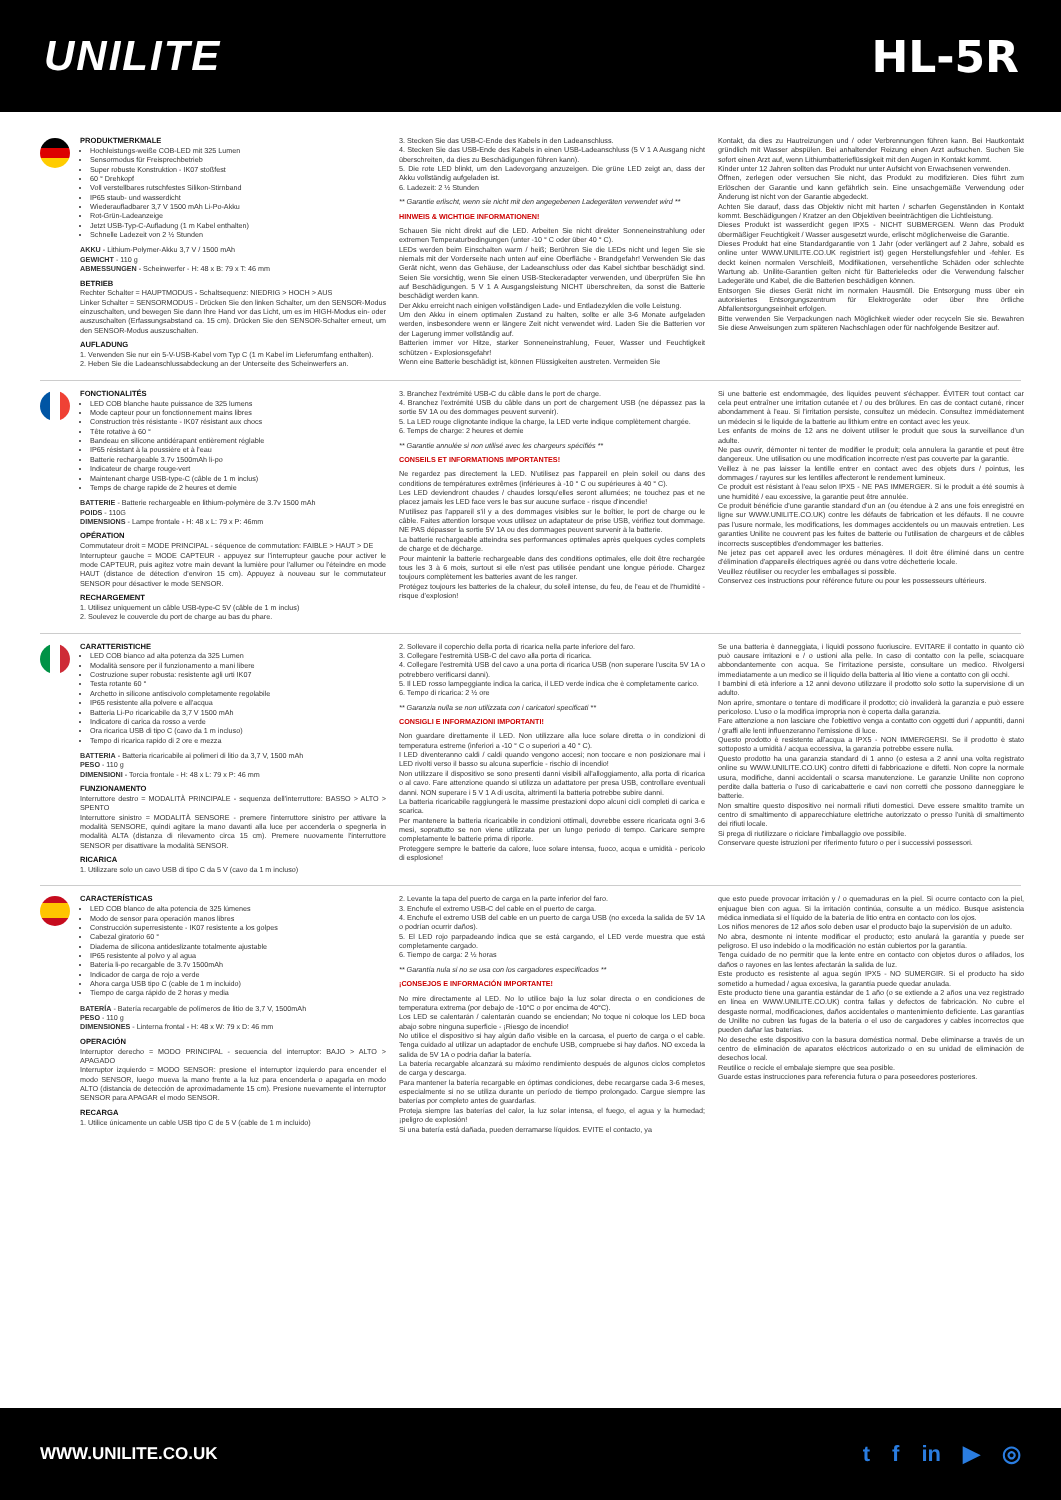UNILITE HL-5R
PRODUKTMERKMALE
Hochleistungs-weiße COB-LED mit 325 Lumen
Sensormodus für Freisprechbetrieb
Super robuste Konstruktion - IK07 stoßfest
60 ° Drehkopf
Voll verstellbares rutschfestes Silikon-Stirnband
IP65 staub- und wasserdicht
Wiederaufladbarer 3,7 V 1500 mAh Li-Po-Akku
Rot-Grün-Ladeanzeige
Jetzt USB-Typ-C-Aufladung (1 m Kabel enthalten)
Schnelle Ladezeit von 2 ½ Stunden
AKKU - Lithium-Polymer-Akku 3,7 V / 1500 mAh
GEWICHT - 110 g
ABMESSUNGEN - Scheinwerfer - H: 48 x B: 79 x T: 46 mm
BETRIEB
Rechter Schalter = HAUPTMODUS - Schaltsequenz: NIEDRIG > HOCH > AUS
Linker Schalter = SENSORMODUS - Drücken Sie den linken Schalter, um den SENSOR-Modus einzuschalten, und bewegen Sie dann Ihre Hand vor das Licht, um es im HIGH-Modus ein- oder auszuschalten (Erfassungsabstand ca. 15 cm). Drücken Sie den SENSOR-Schalter erneut, um den SENSOR-Modus auszuschalten.
AUFLADUNG
1. Verwenden Sie nur ein 5-V-USB-Kabel vom Typ C (1 m Kabel im Lieferumfang enthalten).
2. Heben Sie die Ladeanschlussabdeckung an der Unterseite des Scheinwerfers an.
3. Stecken Sie das USB-C-Ende des Kabels in den Ladeanschluss.
4. Stecken Sie das USB-Ende des Kabels in einen USB-Ladeanschluss (5 V 1 A Ausgang nicht überschreiten, da dies zu Beschädigungen führen kann).
5. Die rote LED blinkt, um den Ladevorgang anzuzeigen. Die grüne LED zeigt an, dass der Akku vollständig aufgeladen ist.
6. Ladezeit: 2 ½ Stunden
** Garantie erlischt, wenn sie nicht mit den angegebenen Ladegeräten verwendet wird **
HINWEIS & WICHTIGE INFORMATIONEN!
Schauen Sie nicht direkt auf die LED. Arbeiten Sie nicht direkter Sonneneinstrahlung oder extremen Temperaturbedingungen (unter -10 ° C oder über 40 ° C).
LEDs werden beim Einschalten warm / heiß; Berühren Sie die LEDs nicht und legen Sie sie niemals mit der Vorderseite nach unten auf eine Oberfläche - Brandgefahr! Verwenden Sie das Gerät nicht, wenn das Gehäuse, der Ladeanschluss oder das Kabel sichtbar beschädigt sind. Seien Sie vorsichtig, wenn Sie einen USB-Steckeradapter verwenden, und überprüfen Sie ihn auf Beschädigungen. 5 V 1 A Ausgangsleistung NICHT überschreiten, da sonst die Batterie beschädigt werden kann.
Der Akku erreicht nach einigen vollständigen Lade- und Entladezyklen die volle Leistung.
Um den Akku in einem optimalen Zustand zu halten, sollte er alle 3-6 Monate aufgeladen werden, insbesondere wenn er längere Zeit nicht verwendet wird. Laden Sie die Batterien vor der Lagerung immer vollständig auf.
Batterien immer vor Hitze, starker Sonneneinstrahlung, Feuer, Wasser und Feuchtigkeit schützen - Explosionsgefahr!
Wenn eine Batterie beschädigt ist, können Flüssigkeiten austreten. Vermeiden Sie
Kontakt, da dies zu Hautreizungen und / oder Verbrennungen führen kann. Bei Hautkontakt gründlich mit Wasser abspülen. Bei anhaltender Reizung einen Arzt aufsuchen. Suchen Sie sofort einen Arzt auf, wenn Lithiumbatterieflüssigkeit mit den Augen in Kontakt kommt.
Kinder unter 12 Jahren sollten das Produkt nur unter Aufsicht von Erwachsenen verwenden.
Öffnen, zerlegen oder versuchen Sie nicht, das Produkt zu modifizieren. Dies führt zum Erlöschen der Garantie und kann gefährlich sein. Eine unsachgemäße Verwendung oder Änderung ist nicht von der Garantie abgedeckt.
Achten Sie darauf, dass das Objektiv nicht mit harten / scharfen Gegenständen in Kontakt kommt. Beschädigungen / Kratzer an den Objektiven beeinträchtigen die Lichtleistung.
Dieses Produkt ist wasserdicht gegen IPX5 - NICHT SUBMERGEN. Wenn das Produkt übermäßiger Feuchtigkeit / Wasser ausgesetzt wurde, erlischt möglicherweise die Garantie.
Dieses Produkt hat eine Standardgarantie von 1 Jahr (oder verlängert auf 2 Jahre, sobald es online unter WWW.UNILITE.CO.UK registriert ist) gegen Herstellungsfehler und -fehler. Es deckt keinen normalen Verschleiß, Modifikationen, versehentliche Schäden oder schlechte Wartung ab. Unilite-Garantien gelten nicht für Batterielecks oder die Verwendung falscher Ladegeräte und Kabel, die die Batterien beschädigen können.
Entsorgen Sie dieses Gerät nicht im normalen Hausmüll. Die Entsorgung muss über ein autorisiertes Entsorgungszentrum für Elektrogeräte oder über Ihre örtliche Abfallentsorgungseinheit erfolgen.
Bitte verwenden Sie Verpackungen nach Möglichkeit wieder oder recyceln Sie sie. Bewahren Sie diese Anweisungen zum späteren Nachschlagen oder für nachfolgende Besitzer auf.
FONCTIONALITÉS
LED COB blanche haute puissance de 325 lumens
Mode capteur pour un fonctionnement mains libres
Construction très résistante - IK07 résistant aux chocs
Tête rotative à 60 °
Bandeau en silicone antidérapant entièrement réglable
IP65 résistant à la poussière et à l'eau
Batterie rechargeable 3.7v 1500mAh li-po
Indicateur de charge rouge-vert
Maintenant charge USB-type-C (câble de 1 m inclus)
Temps de charge rapide de 2 heures et demie
BATTERIE - Batterie rechargeable en lithium-polymère de 3.7v 1500 mAh
POIDS - 110G
DIMENSIONS - Lampe frontale - H: 48 x L: 79 x P: 46mm
OPÉRATION
Commutateur droit = MODE PRINCIPAL - séquence de commutation: FAIBLE > HAUT > DE
Interrupteur gauche = MODE CAPTEUR - appuyez sur l'interrupteur gauche pour activer le mode CAPTEUR, puis agitez votre main devant la lumière pour l'allumer ou l'éteindre en mode HAUT (distance de détection d'environ 15 cm). Appuyez à nouveau sur le commutateur SENSOR pour désactiver le mode SENSOR.
RECHARGEMENT
1. Utilisez uniquement un câble USB-type-C 5V (câble de 1 m inclus)
2. Soulevez le couvercle du port de charge au bas du phare.
3. Branchez l'extrémité USB-C du câble dans le port de charge.
4. Branchez l'extrémité USB du câble dans un port de chargement USB (ne dépassez pas la sortie 5V 1A ou des dommages peuvent survenir).
5. La LED rouge clignotante indique la charge, la LED verte indique complètement chargée.
6. Temps de charge: 2 heures et demie
** Garantie annulée si non utilisé avec les chargeurs spécifiés **
CONSEILS ET INFORMATIONS IMPORTANTES!
Ne regardez pas directement la LED. N'utilisez pas l'appareil en plein soleil ou dans des conditions de températures extrêmes (inférieures à -10 ° C ou supérieures à 40 ° C).
Les LED deviendront chaudes / chaudes lorsqu'elles seront allumées; ne touchez pas et ne placez jamais les LED face vers le bas sur aucune surface - risque d'incendie!
N'utilisez pas l'appareil s'il y a des dommages visibles sur le boîtier, le port de charge ou le câble. Faites attention lorsque vous utilisez un adaptateur de prise USB, vérifiez tout dommage. NE PAS dépasser la sortie 5V 1A ou des dommages peuvent survenir à la batterie.
La batterie rechargeable atteindra ses performances optimales après quelques cycles complets de charge et de décharge.
Pour maintenir la batterie rechargeable dans des conditions optimales, elle doit être rechargée tous les 3 à 6 mois, surtout si elle n'est pas utilisée pendant une longue période. Chargez toujours complètement les batteries avant de les ranger.
Protégez toujours les batteries de la chaleur, du soleil intense, du feu, de l'eau et de l'humidité - risque d'explosion!
Si une batterie est endommagée, des liquides peuvent s'échapper. ÉVITER tout contact car cela peut entraîner une irritation cutanée et / ou des brûlures. En cas de contact cutané, rincer abondamment à l'eau. Si l'irritation persiste, consultez un médecin. Consultez immédiatement un médecin si le liquide de la batterie au lithium entre en contact avec les yeux.
Les enfants de moins de 12 ans ne doivent utiliser le produit que sous la surveillance d'un adulte.
Ne pas ouvrir, démonter ni tenter de modifier le produit; cela annulera la garantie et peut être dangereux. Une utilisation ou une modification incorrecte n'est pas couverte par la garantie.
Veillez à ne pas laisser la lentille entrer en contact avec des objets durs / pointus, les dommages / rayures sur les lentilles affecteront le rendement lumineux.
Ce produit est résistant à l'eau selon IPX5 - NE PAS IMMERGER. Si le produit a été soumis à une humidité / eau excessive, la garantie peut être annulée.
Ce produit bénéficie d'une garantie standard d'un an (ou étendue à 2 ans une fois enregistré en ligne sur WWW.UNILITE.CO.UK) contre les défauts de fabrication et les défauts. Il ne couvre pas l'usure normale, les modifications, les dommages accidentels ou un mauvais entretien. Les garanties Unilite ne couvrent pas les fuites de batterie ou l'utilisation de chargeurs et de câbles incorrects susceptibles d'endommager les batteries.
Ne jetez pas cet appareil avec les ordures ménagères. Il doit être éliminé dans un centre d'élimination d'appareils électriques agréé ou dans votre déchetterie locale.
Veuillez réutiliser ou recycler les emballages si possible.
Conservez ces instructions pour référence future ou pour les possesseurs ultérieurs.
CARATTERISTICHE
LED COB bianco ad alta potenza da 325 Lumen
Modalità sensore per il funzionamento a mani libere
Costruzione super robusta: resistente agli urti IK07
Testa rotante 60 °
Archetto in silicone antiscivolo completamente regolabile
IP65 resistente alla polvere e all'acqua
Batteria Li-Po ricaricabile da 3,7 V 1500 mAh
Indicatore di carica da rosso a verde
Ora ricarica USB di tipo C (cavo da 1 m incluso)
Tempo di ricarica rapido di 2 ore e mezza
BATTERIA - Batteria ricaricabile ai polimeri di litio da 3,7 V, 1500 mAh
PESO - 110 g
DIMENSIONI - Torcia frontale - H: 48 x L: 79 x P: 46 mm
FUNZIONAMENTO
Interruttore destro = MODALITÀ PRINCIPALE - sequenza dell'interruttore: BASSO > ALTO > SPENTO
Interruttore sinistro = MODALITÀ SENSORE - premere l'interruttore sinistro per attivare la modalità SENSORE, quindi agitare la mano davanti alla luce per accenderla o spegnerla in modalità ALTA (distanza di rilevamento circa 15 cm). Premere nuovamente l'interruttore SENSOR per disattivare la modalità SENSOR.
RICARICA
1. Utilizzare solo un cavo USB di tipo C da 5 V (cavo da 1 m incluso)
2. Sollevare il coperchio della porta di ricarica nella parte inferiore del faro.
3. Collegare l'estremità USB-C del cavo alla porta di ricarica.
4. Collegare l'estremità USB del cavo a una porta di ricarica USB (non superare l'uscita 5V 1A o potrebbero verificarsi danni).
5. Il LED rosso lampeggiante indica la carica, il LED verde indica che è completamente carico.
6. Tempo di ricarica: 2 ½ ore
** Garanzia nulla se non utilizzata con i caricatori specificati **
CONSIGLI E INFORMAZIONI IMPORTANTI!
Non guardare direttamente il LED. Non utilizzare alla luce solare diretta o in condizioni di temperatura estreme (inferiori a -10 ° C o superiori a 40 ° C).
I LED diventeranno caldi / caldi quando vengono accesi; non toccare e non posizionare mai i LED rivolti verso il basso su alcuna superficie - rischio di incendio!
Non utilizzare il dispositivo se sono presenti danni visibili all'alloggiamento, alla porta di ricarica o al cavo. Fare attenzione quando si utilizza un adattatore per presa USB, controllare eventuali danni. NON superare i 5 V 1 A di uscita, altrimenti la batteria potrebbe subire danni.
La batteria ricaricabile raggiungerà le massime prestazioni dopo alcuni cicli completi di carica e scarica.
Per mantenere la batteria ricaricabile in condizioni ottimali, dovrebbe essere ricaricata ogni 3-6 mesi, soprattutto se non viene utilizzata per un lungo periodo di tempo. Caricare sempre completamente le batterie prima di riporle.
Proteggere sempre le batterie da calore, luce solare intensa, fuoco, acqua e umidità - pericolo di esplosione!
Se una batteria è danneggiata, i liquidi possono fuoriuscire. EVITARE il contatto in quanto ciò può causare irritazioni e / o ustioni alla pelle. In caso di contatto con la pelle, sciacquare abbondantemente con acqua. Se l'irritazione persiste, consultare un medico. Rivolgersi immediatamente a un medico se il liquido della batteria al litio viene a contatto con gli occhi.
I bambini di età inferiore a 12 anni devono utilizzare il prodotto solo sotto la supervisione di un adulto.
Non aprire, smontare o tentare di modificare il prodotto; ciò invaliderà la garanzia e può essere pericoloso. L'uso o la modifica impropria non è coperta dalla garanzia.
Fare attenzione a non lasciare che l'obiettivo venga a contatto con oggetti duri / appuntiti, danni / graffi alle lenti influenzeranno l'emissione di luce.
Questo prodotto è resistente all'acqua a IPX5 - NON IMMERGERSI. Se il prodotto è stato sottoposto a umidità / acqua eccessiva, la garanzia potrebbe essere nulla.
Questo prodotto ha una garanzia standard di 1 anno (o estesa a 2 anni una volta registrato online su WWW.UNILITE.CO.UK) contro difetti di fabbricazione e difetti. Non copre la normale usura, modifiche, danni accidentali o scarsa manutenzione. Le garanzie Unilite non coprono perdite dalla batteria o l'uso di caricabatterie e cavi non corretti che possono danneggiare le batterie.
Non smaltire questo dispositivo nei normali rifiuti domestici. Deve essere smaltito tramite un centro di smaltimento di apparecchiature elettriche autorizzato o presso l'unità di smaltimento dei rifiuti locale.
Si prega di riutilizzare o riciclare l'imballaggio ove possibile.
Conservare queste istruzioni per riferimento futuro o per i successivi possessori.
CARACTERÍSTICAS
LED COB blanco de alta potencia de 325 lúmenes
Modo de sensor para operación manos libres
Construcción superresistente - IK07 resistente a los golpes
Cabezal giratorio 60 °
Diadema de silicona antideslizante totalmente ajustable
IP65 resistente al polvo y al agua
Batería li-po recargable de 3.7v 1500mAh
Indicador de carga de rojo a verde
Ahora carga USB tipo C (cable de 1 m incluido)
Tiempo de carga rápido de 2 horas y media
BATERÍA - Batería recargable de polímeros de litio de 3,7 V, 1500mAh
PESO - 110 g
DIMENSIONES - Linterna frontal - H: 48 x W: 79 x D: 46 mm
OPERACIÓN
Interruptor derecho = MODO PRINCIPAL - secuencia del interruptor: BAJO > ALTO > APAGADO
Interruptor izquierdo = MODO SENSOR: presione el interruptor izquierdo para encender el modo SENSOR, luego mueva la mano frente a la luz para encenderla o apagarla en modo ALTO (distancia de detección de aproximadamente 15 cm). Presione nuevamente el interruptor SENSOR para APAGAR el modo SENSOR.
RECARGA
1. Utilice únicamente un cable USB tipo C de 5 V (cable de 1 m incluido)
2. Levante la tapa del puerto de carga en la parte inferior del faro.
3. Enchufe el extremo USB-C del cable en el puerto de carga.
4. Enchufe el extremo USB del cable en un puerto de carga USB (no exceda la salida de 5V 1A o podrían ocurrir daños).
5. El LED rojo parpadeando indica que se está cargando, el LED verde muestra que está completamente cargado.
6. Tiempo de carga: 2 ½ horas
** Garantía nula si no se usa con los cargadores especificados **
¡CONSEJOS E INFORMACIÓN IMPORTANTE!
No mire directamente al LED. No lo utilice bajo la luz solar directa o en condiciones de temperatura extrema (por debajo de -10°C o por encima de 40°C).
Los LED se calentarán / calentarán cuando se enciendan; No toque ni coloque los LED boca abajo sobre ninguna superficie - ¡Riesgo de incendio!
No utilice el dispositivo si hay algún daño visible en la carcasa, el puerto de carga o el cable. Tenga cuidado al utilizar un adaptador de enchufe USB, compruebe si hay daños. NO exceda la salida de 5V 1A o podría dañar la batería.
La batería recargable alcanzará su máximo rendimiento después de algunos ciclos completos de carga y descarga.
Para mantener la batería recargable en óptimas condiciones, debe recargarse cada 3-6 meses, especialmente si no se utiliza durante un período de tiempo prolongado. Cargue siempre las baterías por completo antes de guardarlas.
Proteja siempre las baterías del calor, la luz solar intensa, el fuego, el agua y la humedad; ¡peligro de explosión!
Si una batería está dañada, pueden derramarse líquidos. EVITE el contacto, ya
que esto puede provocar irritación y / o quemaduras en la piel. Si ocurre contacto con la piel, enjuague bien con agua. Si la irritación continúa, consulte a un médico. Busque asistencia médica inmediata si el líquido de la batería de litio entra en contacto con los ojos.
Los niños menores de 12 años solo deben usar el producto bajo la supervisión de un adulto.
No abra, desmonte ni intente modificar el producto; esto anulará la garantía y puede ser peligroso. El uso indebido o la modificación no están cubiertos por la garantía.
Tenga cuidado de no permitir que la lente entre en contacto con objetos duros o afilados, los daños o rayones en las lentes afectarán la salida de luz.
Este producto es resistente al agua según IPX5 - NO SUMERGIR. Si el producto ha sido sometido a humedad / agua excesiva, la garantía puede quedar anulada.
Este producto tiene una garantía estándar de 1 año (o se extiende a 2 años una vez registrado en línea en WWW.UNILITE.CO.UK) contra fallas y defectos de fabricación. No cubre el desgaste normal, modificaciones, daños accidentales o mantenimiento deficiente. Las garantías de Unilite no cubren las fugas de la batería o el uso de cargadores y cables incorrectos que pueden dañar las baterías.
No deseche este dispositivo con la basura doméstica normal. Debe eliminarse a través de un centro de eliminación de aparatos eléctricos autorizado o en su unidad de eliminación de desechos local.
Reutilice o recicle el embalaje siempre que sea posible.
Guarde estas instrucciones para referencia futura o para poseedores posteriores.
WWW.UNILITE.CO.UK
t f in ▶ ◎